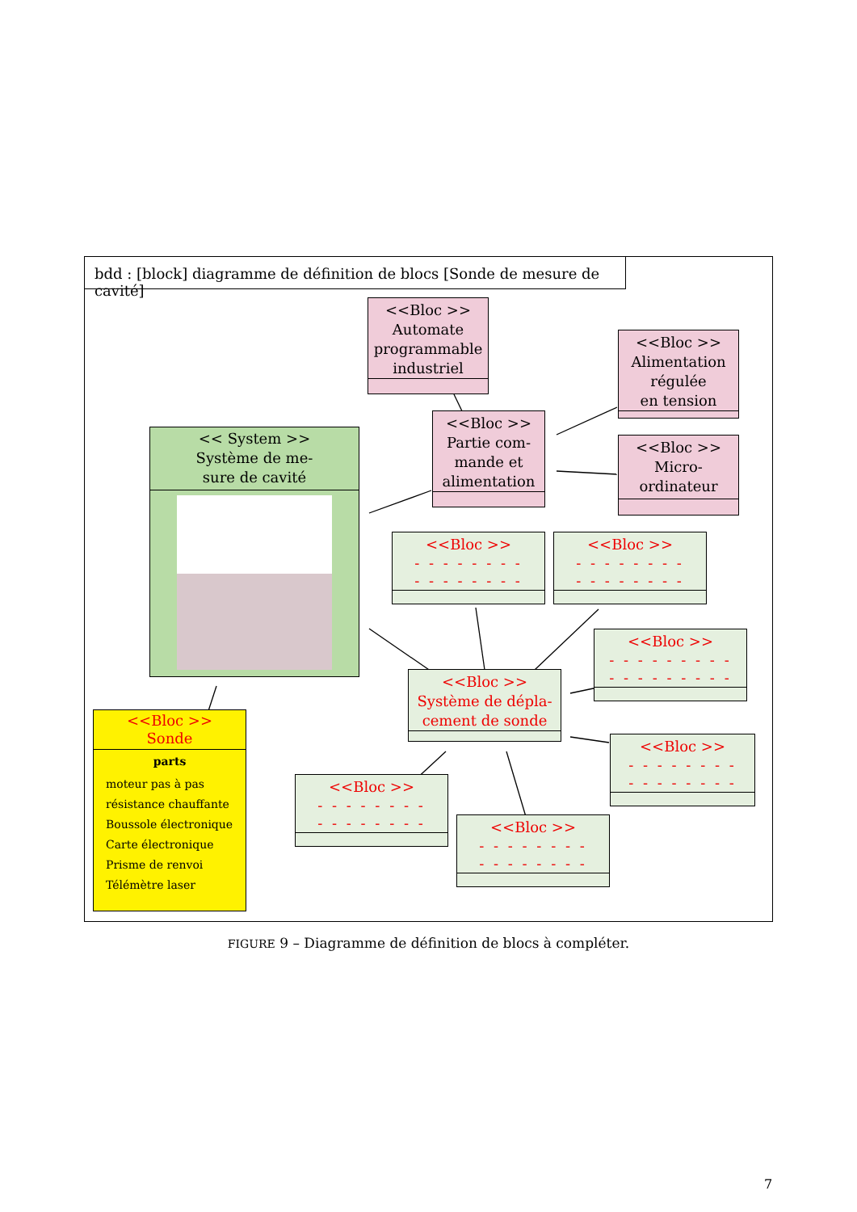bdd : [block] diagramme de définition de blocs [Sonde de mesure de cavité]
<<Bloc >>
Automate
programmable
industriel
<<Bloc >>
Alimentation
régulée
en tension
<<Bloc >>
Partie com-
mande et
alimentation
<<Bloc >>
Micro-
ordinateur
<< System >>
Système de me-
sure de cavité
<<Bloc >>
- - - - - - - -
- - - - - - - -
<<Bloc >>
- - - - - - - -
- - - - - - - -
<<Bloc >>
- - - - - - - - -
- - - - - - - - -
<<Bloc >>
Système de dépla-
cement de sonde
<<Bloc >>
- - - - - - - -
- - - - - - - -
<<Bloc >>
- - - - - - - -
- - - - - - - -
<<Bloc >>
- - - - - - - -
- - - - - - - -
<<Bloc >>
Sonde
parts
moteur pas à pas
résistance chauffante
Boussole électronique
Carte électronique
Prisme de renvoi
Télémètre laser
FIGURE 9 – Diagramme de définition de blocs à compléter.
7